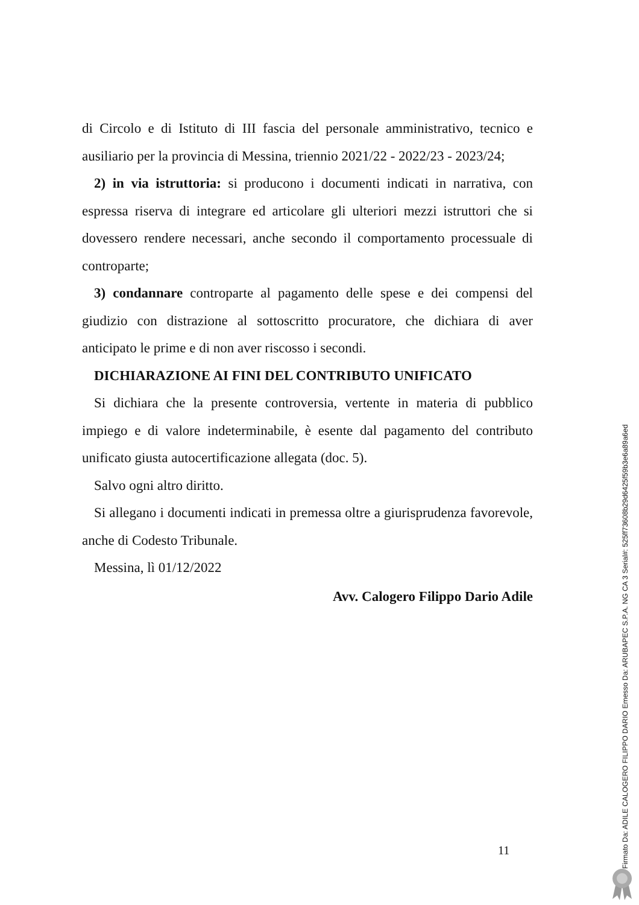di Circolo e di Istituto di III fascia del personale amministrativo, tecnico e ausiliario per la provincia di Messina, triennio 2021/22 - 2022/23 - 2023/24;
2) in via istruttoria: si producono i documenti indicati in narrativa, con espressa riserva di integrare ed articolare gli ulteriori mezzi istruttori che si dovessero rendere necessari, anche secondo il comportamento processuale di controparte;
3) condannare controparte al pagamento delle spese e dei compensi del giudizio con distrazione al sottoscritto procuratore, che dichiara di aver anticipato le prime e di non aver riscosso i secondi.
DICHIARAZIONE AI FINI DEL CONTRIBUTO UNIFICATO
Si dichiara che la presente controversia, vertente in materia di pubblico impiego e di valore indeterminabile, è esente dal pagamento del contributo unificato giusta autocertificazione allegata (doc. 5).
Salvo ogni altro diritto.
Si allegano i documenti indicati in premessa oltre a giurisprudenza favorevole, anche di Codesto Tribunale.
Messina, lì 01/12/2022
Avv. Calogero Filippo Dario Adile
11
Firmato Da: ADILE CALOGERO FILIPPO DARIO Emesso Da: ARUBAPEC S.P.A. NG CA 3 Serial#: 525ff73608b29d6425f59b3e6a89a6ed